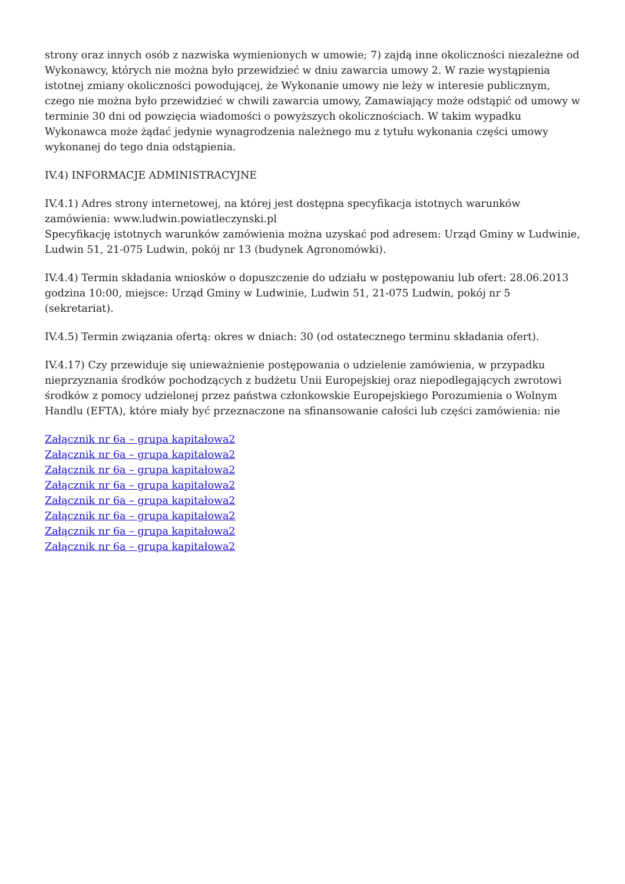strony oraz innych osób z nazwiska wymienionych w umowie; 7) zajdą inne okoliczności niezależne od Wykonawcy, których nie można było przewidzieć w dniu zawarcia umowy 2. W razie wystąpienia istotnej zmiany okoliczności powodującej, że Wykonanie umowy nie leży w interesie publicznym, czego nie można było przewidzieć w chwili zawarcia umowy, Zamawiający może odstąpić od umowy w terminie 30 dni od powzięcia wiadomości o powyższych okolicznościach. W takim wypadku Wykonawca może żądać jedynie wynagrodzenia należnego mu z tytułu wykonania części umowy wykonanej do tego dnia odstąpienia.
IV.4) INFORMACJE ADMINISTRACYJNE
IV.4.1) Adres strony internetowej, na której jest dostępna specyfikacja istotnych warunków zamówienia: www.ludwin.powiatleczynski.pl
Specyfikację istotnych warunków zamówienia można uzyskać pod adresem: Urząd Gminy w Ludwinie, Ludwin 51, 21-075 Ludwin, pokój nr 13 (budynek Agronomówki).
IV.4.4) Termin składania wniosków o dopuszczenie do udziału w postępowaniu lub ofert: 28.06.2013 godzina 10:00, miejsce: Urząd Gminy w Ludwinie, Ludwin 51, 21-075 Ludwin, pokój nr 5 (sekretariat).
IV.4.5) Termin związania ofertą: okres w dniach: 30 (od ostatecznego terminu składania ofert).
IV.4.17) Czy przewiduje się unieważnienie postępowania o udzielenie zamówienia, w przypadku nieprzyznania środków pochodzących z budżetu Unii Europejskiej oraz niepodlegających zwrotowi środków z pomocy udzielonej przez państwa członkowskie Europejskiego Porozumienia o Wolnym Handlu (EFTA), które miały być przeznaczone na sfinansowanie całości lub części zamówienia: nie
Załącznik nr 6a – grupa kapitałowa2
Załącznik nr 6a – grupa kapitałowa2
Załącznik nr 6a – grupa kapitałowa2
Załącznik nr 6a – grupa kapitałowa2
Załącznik nr 6a – grupa kapitałowa2
Załącznik nr 6a – grupa kapitałowa2
Załącznik nr 6a – grupa kapitałowa2
Załącznik nr 6a – grupa kapitałowa2